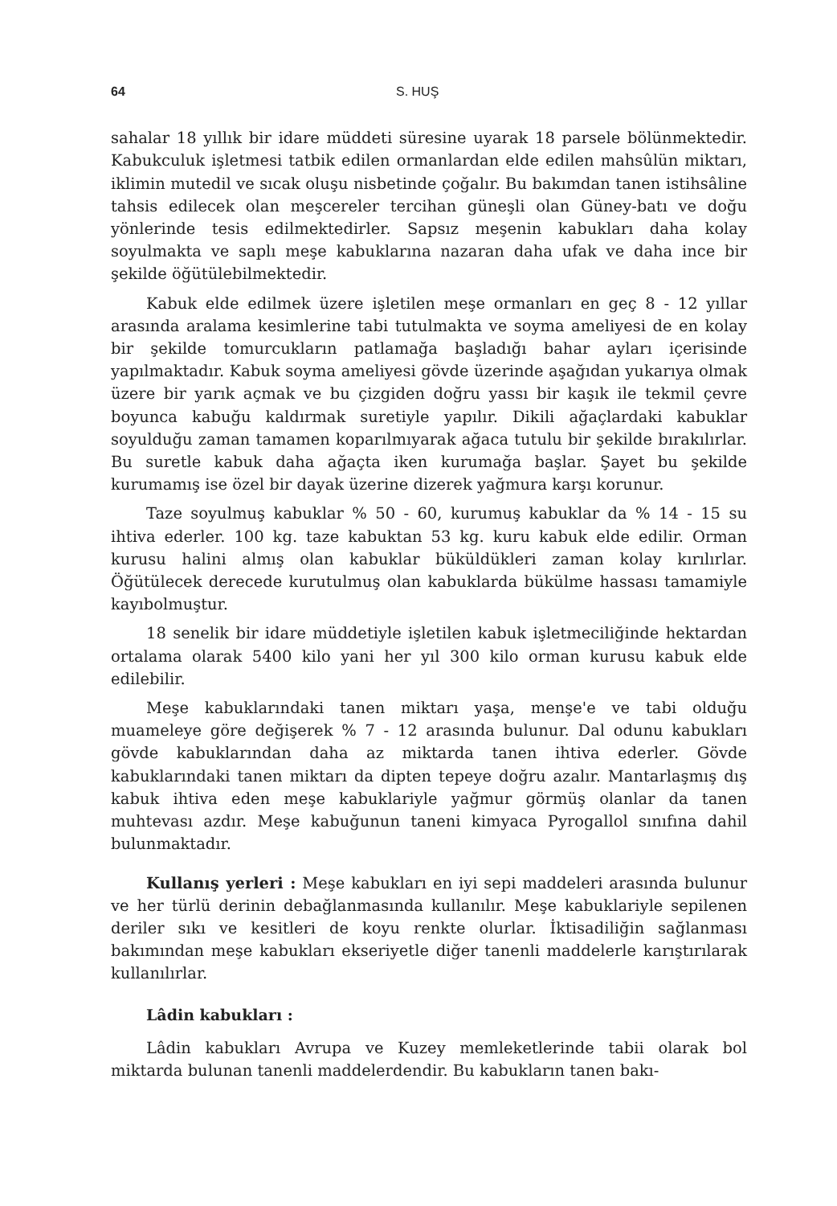64 S. HUŞ
sahalar 18 yıllık bir idare müddeti süresine uyarak 18 parsele bölünmektedir. Kabukculuk işletmesi tatbik edilen ormanlardan elde edilen mahsûlün miktarı, iklimin mutedil ve sıcak oluşu nisbetinde çoğalır. Bu bakımdan tanen istihsâline tahsis edilecek olan meşcereler tercihan güneşli olan Güney-batı ve doğu yönlerinde tesis edilmektedirler. Sapsız meşenin kabukları daha kolay soyulmakta ve saplı meşe kabuklarına nazaran daha ufak ve daha ince bir şekilde öğütülebilmektedir.
Kabuk elde edilmek üzere işletilen meşe ormanları en geç 8 - 12 yıllar arasında aralama kesimlerine tabi tutulmakta ve soyma ameliyesi de en kolay bir şekilde tomurcukların patlamağa başladığı bahar ayları içerisinde yapılmaktadır. Kabuk soyma ameliyesi gövde üzerinde aşağıdan yukarıya olmak üzere bir yarık açmak ve bu çizgiden doğru yassı bir kaşık ile tekmil çevre boyunca kabuğu kaldırmak suretiyle yapılır. Dikili ağaçlardaki kabuklar soyulduğu zaman tamamen koparılmıyarak ağaca tutulu bir şekilde bırakılırlar. Bu suretle kabuk daha ağaçta iken kurumağa başlar. Şayet bu şekilde kurumamış ise özel bir dayak üzerine dizerek yağmura karşı korunur.
Taze soyulmuş kabuklar % 50 - 60, kurumuş kabuklar da % 14 - 15 su ihtiva ederler. 100 kg. taze kabuktan 53 kg. kuru kabuk elde edilir. Orman kurusu halini almış olan kabuklar büküldükleri zaman kolay kırılırlar. Öğütülecek derecede kurutulmuş olan kabuklarda bükülme hassası tamamiyle kayıbolmuştur.
18 senelik bir idare müddetiyle işletilen kabuk işletmeciliğinde hektardan ortalama olarak 5400 kilo yani her yıl 300 kilo orman kurusu kabuk elde edilebilir.
Meşe kabuklarındaki tanen miktarı yaşa, menşe'e ve tabi olduğu muameleye göre değişerek % 7 - 12 arasında bulunur. Dal odunu kabukları gövde kabuklarından daha az miktarda tanen ihtiva ederler. Gövde kabuklarındaki tanen miktarı da dipten tepeye doğru azalır. Mantarlaşmış dış kabuk ihtiva eden meşe kabuklariyle yağmur görmüş olanlar da tanen muhtevası azdır. Meşe kabuğunun taneni kimyaca Pyrogallol sınıfına dahil bulunmaktadır.
Kullanış yerleri : Meşe kabukları en iyi sepi maddeleri arasında bulunur ve her türlü derinin debağlanmasında kullanılır. Meşe kabuklariyle sepilenen deriler sıkı ve kesitleri de koyu renkte olurlar. İktisadiliğin sağlanması bakımından meşe kabukları ekseriyetle diğer tanenli maddelerle karıştırılarak kullanılırlar.
Lâdin kabukları :
Lâdin kabukları Avrupa ve Kuzey memleketlerinde tabii olarak bol miktarda bulunan tanenli maddelerdendir. Bu kabukların tanen bakı-